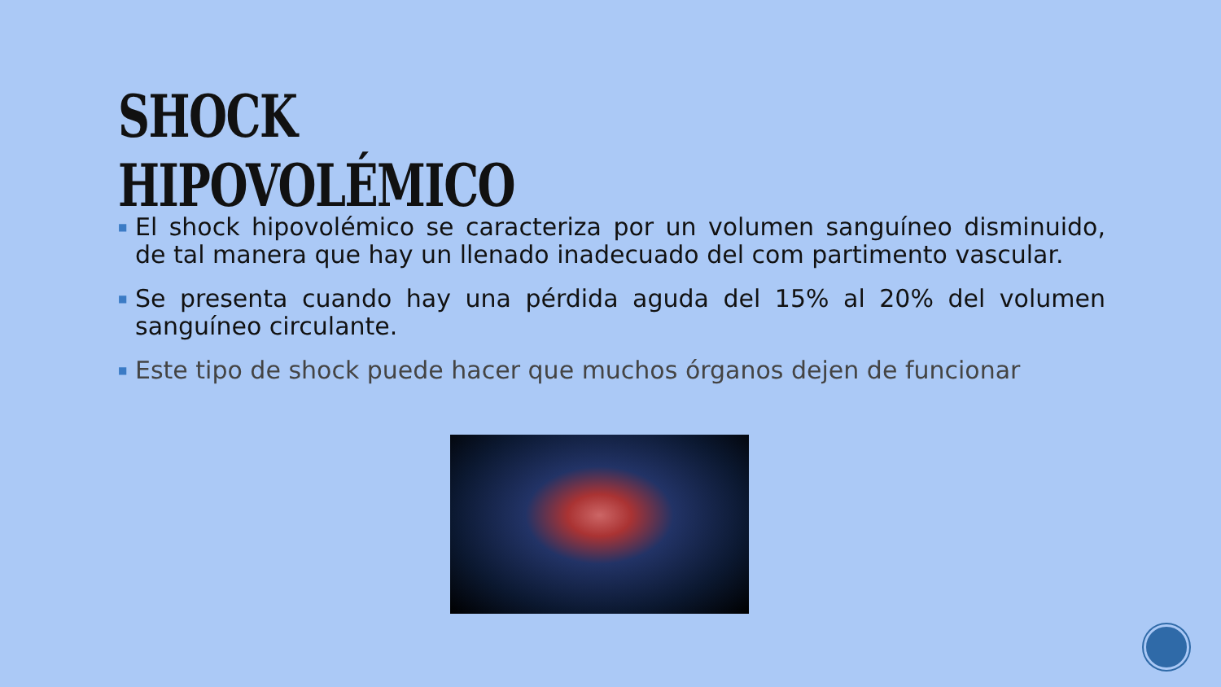SHOCK HIPOVOLÉMICO
■ El shock hipovolémico se caracteriza por un volumen sanguíneo disminuido, de tal manera que hay un llenado inadecuado del com partimento vascular.
■ Se presenta cuando hay una pérdida aguda del 15% al 20% del volumen sanguíneo circulante.
■ Este tipo de shock puede hacer que muchos órganos dejen de funcionar